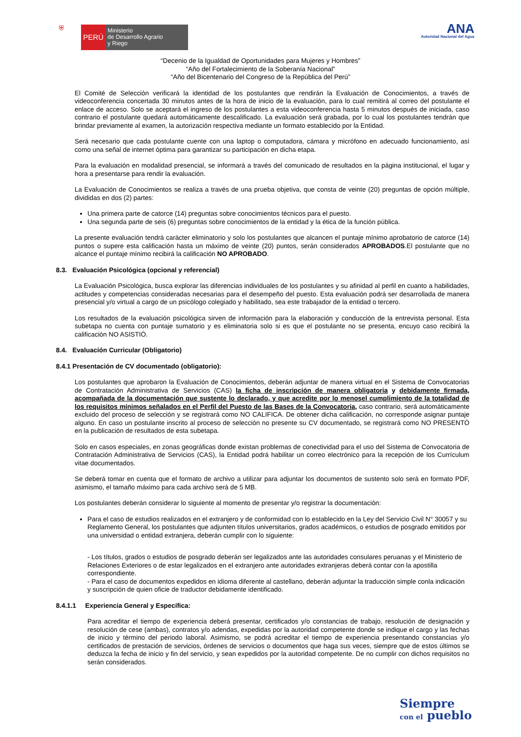⛨ PERÚ
Ministerio
de Desarrollo Agrario
y Riego
ANA
Autoridad Nacional del Agua
“Decenio de la Igualdad de Oportunidades para Mujeres y Hombres”
“Año del Fortalecimiento de la Soberanía Nacional”
“Año del Bicentenario del Congreso de la República del Perú”
El Comité de Selección verificará la identidad de los postulantes que rendirán la Evaluación de Conocimientos, a través de videoconferencia concertada 30 minutos antes de la hora de inicio de la evaluación, para lo cual remitirá al correo del postulante el enlace de acceso. Solo se aceptará el ingreso de los postulantes a esta videoconferencia hasta 5 minutos después de iniciada, caso contrario el postulante quedará automáticamente descalificado. La evaluación será grabada, por lo cual los postulantes tendrán que brindar previamente al examen, la autorización respectiva mediante un formato establecido por la Entidad.
Será necesario que cada postulante cuente con una laptop o computadora, cámara y micrófono en adecuado funcionamiento, así como una señal de internet óptima para garantizar su participación en dicha etapa.
Para la evaluación en modalidad presencial, se informará a través del comunicado de resultados en la página institucional, el lugar y hora a presentarse para rendir la evaluación.
La Evaluación de Conocimientos se realiza a través de una prueba objetiva, que consta de veinte (20) preguntas de opción múltiple, divididas en dos (2) partes:
Una primera parte de catorce (14) preguntas sobre conocimientos técnicos para el puesto.
Una segunda parte de seis (6) preguntas sobre conocimientos de la entidad y la ética de la función pública.
La presente evaluación tendrá carácter eliminatorio y solo los postulantes que alcancen el puntaje mínimo aprobatorio de catorce (14) puntos o supere esta calificación hasta un máximo de veinte (20) puntos, serán considerados APROBADOS.El postulante que no alcance el puntaje mínimo recibirá la calificación NO APROBADO.
8.3. Evaluación Psicológica (opcional y referencial)
La Evaluación Psicológica, busca explorar las diferencias individuales de los postulantes y su afinidad al perfil en cuanto a habilidades, actitudes y competencias consideradas necesarias para el desempeño del puesto. Esta evaluación podrá ser desarrollada de manera presencial y/o virtual a cargo de un psicólogo colegiado y habilitado, sea este trabajador de la entidad o tercero.
Los resultados de la evaluación psicológica sirven de información para la elaboración y conducción de la entrevista personal. Esta subetapa no cuenta con puntaje sumatorio y es eliminatoria solo si es que el postulante no se presenta, encuyo caso recibirá la calificación NO ASISTIÓ.
8.4. Evaluación Curricular (Obligatorio)
8.4.1 Presentación de CV documentado (obligatorio):
Los postulantes que aprobaron la Evaluación de Conocimientos, deberán adjuntar de manera virtual en el Sistema de Convocatorias de Contratación Administrativa de Servicios (CAS) la ficha de inscripción de manera obligatoria y debidamente firmada, acompañada de la documentación que sustente lo declarado, y que acredite por lo menosel cumplimiento de la totalidad de los requisitos mínimos señalados en el Perfil del Puesto de las Bases de la Convocatoria, caso contrario, será automáticamente excluido del proceso de selección y se registrará como NO CALIFICA. De obtener dicha calificación, no corresponde asignar puntaje alguno. En caso un postulante inscrito al proceso de selección no presente su CV documentado, se registrará como NO PRESENTÓ en la publicación de resultados de esta subetapa.
Solo en casos especiales, en zonas geográficas donde existan problemas de conectividad para el uso del Sistema de Convocatoria de Contratación Administrativa de Servicios (CAS), la Entidad podrá habilitar un correo electrónico para la recepción de los Currículum vitae documentados.
Se deberá tomar en cuenta que el formato de archivo a utilizar para adjuntar los documentos de sustento solo será en formato PDF, asimismo, el tamaño máximo para cada archivo será de 5 MB.
Los postulantes deberán considerar lo siguiente al momento de presentar y/o registrar la documentación:
Para el caso de estudios realizados en el extranjero y de conformidad con lo establecido en la Ley del Servicio Civil N° 30057 y su Reglamento General, los postulantes que adjunten títulos universitarios, grados académicos, o estudios de posgrado emitidos por una universidad o entidad extranjera, deberán cumplir con lo siguiente:
- Los títulos, grados o estudios de posgrado deberán ser legalizados ante las autoridades consulares peruanas y el Ministerio de Relaciones Exteriores o de estar legalizados en el extranjero ante autoridades extranjeras deberá contar con la apostilla correspondiente.
- Para el caso de documentos expedidos en idioma diferente al castellano, deberán adjuntar la traducción simple conla indicación y suscripción de quien oficie de traductor debidamente identificado.
8.4.1.1 Experiencia General y Específica:
Para acreditar el tiempo de experiencia deberá presentar, certificados y/o constancias de trabajo, resolución de designación y resolución de cese (ambas), contratos y/o adendas, expedidas por la autoridad competente donde se indique el cargo y las fechas de inicio y término del periodo laboral. Asimismo, se podrá acreditar el tiempo de experiencia presentando constancias y/o certificados de prestación de servicios, órdenes de servicios o documentos que haga sus veces, siempre que de estos últimos se deduzca la fecha de inicio y fin del servicio, y sean expedidos por la autoridad competente. De no cumplir con dichos requisitos no serán considerados.
Siempre
con el pueblo